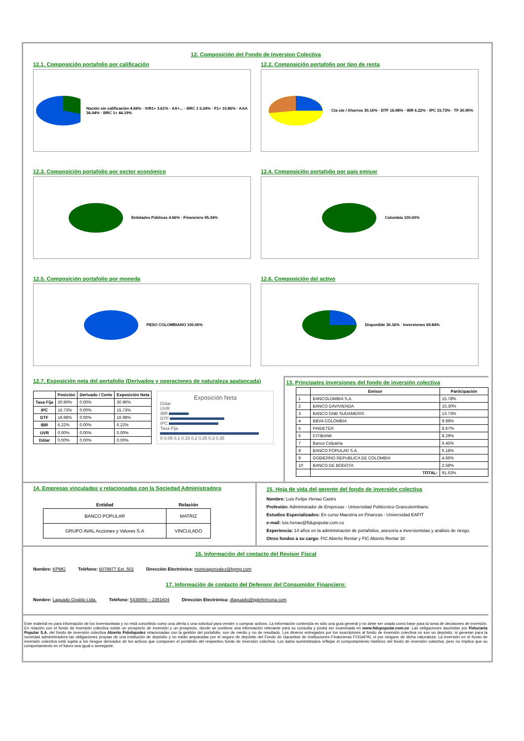12. Composición del Fondo de Inversion Colectiva
12.1. Composición portafolio por calificación
Nación sin calificación 4.66% · VrR1+ 3.61% · AA+... · BRC 1 0.24% · F1+ 10.86% · AAA 36.04% · BRC 1+ 44.19%
12.2. Composición portafolio por tipo de renta
Cta cte / Ahorros 30.16% · DTF 16.98% · IBR 6.22% · IPC 15.73% · TF 30.90%
12.3. Composición portafolio por sector económico
Entidades Públicas 4.66% · Financiero 95.34%
12.4. Composición portafolio por país emisor
Colombia 100.00%
12.5. Composición portafolio por moneda
PESO COLOMBIANO 100.00%
12.6. Composición del activo
Disponible 30.16% · Inversiones 69.84%
12.7. Exposición neta del portafolio (Derivados y operaciones de naturaleza apalancada)
| | Posición | Derivado / Corto | Exposición Neta |
| --- | --- | --- | --- |
| Tasa Fija | 30.90% | 0.00% | 30.90% |
| IPC | 15.73% | 0.00% | 15.73% |
| DTF | 16.98% | 0.00% | 16.98% |
| IBR | 6.22% | 0.00% | 6.22% |
| UVR | 0.00% | 0.00% | 0.00% |
| Dólar | 0.00% | 0.00% | 0.00% |
Exposición Neta
Dólar
UVR
IBR
DTF
IPC
Tasa Fija
0 0.05 0.1 0.15 0.2 0.25 0.3 0.35
13. Principales inversiones del fondo de inversión colectiva
| | Emisor | Participación |
| --- | --- | --- |
| 1 | BANCOLOMBIA S.A. | 15.78% |
| 2 | BANCO DAVIVIENDA | 15.30% |
| 3 | BANCO GNB SUDAMERIS | 13.73% |
| 4 | BBVA COLOMBIA | 9.99% |
| 5 | FINDETER | 8.67% |
| 6 | CITIBANK | 8.29% |
| 7 | Banco Colpatria | 6.45% |
| 8 | BANCO POPULAR S.A. | 6.18% |
| 9 | GOBIERNO REPUBLICA DE COLOMBIA | 4.66% |
| 10 | BANCO DE BOGOTA | 2.58% |
| | TOTAL: | 91.63% |
14. Empresas vinculadas y relacionadas con la Sociedad Administradora
| Entidad | Relación |
| --- | --- |
| BANCO POPULAR | MATRIZ |
| GRUPO AVAL Acciones y Valores S.A | VINCULADO |
15. Hoja de vida del gerente del fondo de inversión colectiva
Nombre: Luis Felipe Henao Castro
Profesión: Administrador de Empresas - Universidad Politécnico Grancolombiano
Estudios Especializados: En curso Maestría en Finanzas - Universidad EAFIT
e-mail: luis.henao@fidupopular.com.co
Experiencia: 14 años en la administración de portafolios, asesoría a inversionistas y análisis de riesgo.
Otros fondos a su cargo: FIC Abierto Rentar y FIC Abierto Rentar 30
16. Información del contacto del Revisor Fiscal
Nombre: KPMG Teléfono: 6079977 Ext. 502 Dirección Electrónica: monicagonzalez@kpmg.com
17. Información de contacto del Defensor del Consumidor Financiero:
Nombre: Laguado Giraldo Ltda. Teléfono: 5439850 – 2351604 Dirección Electrónica: dlaguado@lgdefensoria.com
Este material es para información de los inversionistas y no está concebido como una oferta o una solicitud para vender o comprar activos. La información contenida es sólo una guía general y no debe ser usada como base para la toma de decisiones de inversión. En relación con el fondo de inversión colectiva existe un prospecto de inversión y un prospecto, donde se contiene una información relevante para su consulta y podrá ser examinada en www.fidupopular.com.co. Las obligaciones asumidas por Fiduciaria Popular S.A, del fondo de inversión colectiva Abierto Fiduliquidez relacionadas con la gestión del portafolio, son de medio y no de resultado. Los dineros entregados por los suscriptores al fondo de inversión colectiva no son un depósito, ni generan para la sociedad administradora las obligaciones propias de una institución de depósito y no están amparadas por el seguro de depósito del Fondo de Garantías de Instituciones Financieras FOGAFIN, ni por ninguno de dicha naturaleza. La inversión en el fondo de inversión colectiva está sujeta a los riesgos derivados de los activos que componen el portafolio del respectivo fondo de inversión colectiva. Los datos suministrados reflejan el comportamiento histórico del fondo de inversión colectiva, pero no implica que su comportamiento en el futuro sea igual o semejante.